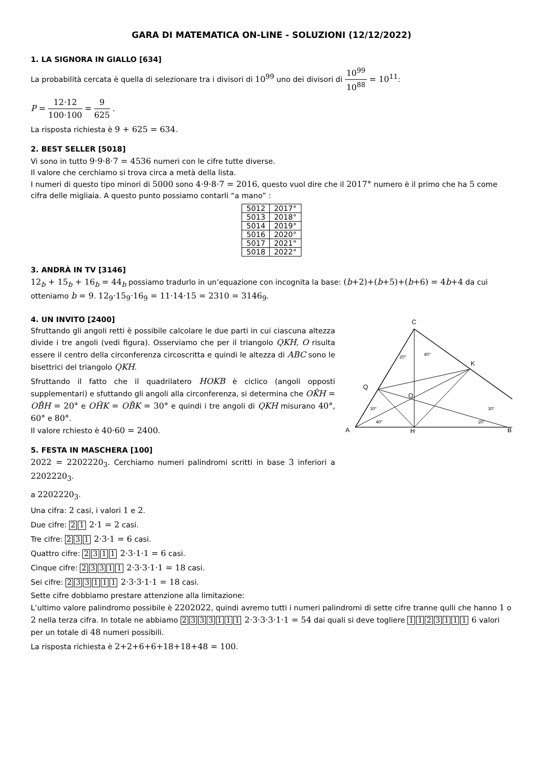GARA DI MATEMATICA ON-LINE - SOLUZIONI (12/12/2022)
1. LA SIGNORA IN GIALLO [634]
La probabilità cercata è quella di selezionare tra i divisori di 10<sup>99</sup> uno dei divisori di 10<sup>99</sup> 10<sup>88</sup> = 10<sup>11</sup>:
P = 12·12 100·100 = 9 625 .
La risposta richiesta è 9 + 625 = 634.
2. BEST SELLER [5018]
Vi sono in tutto 9·9·8·7 = 4536 numeri con le cifre tutte diverse.
Il valore che cerchiamo si trova circa a metà della lista.
I numeri di questo tipo minori di 5000 sono 4·9·8·7 = 2016, questo vuol dire che il 2017° numero è il primo che ha 5 come cifra delle migliaia. A questo punto possiamo contarli “a mano” :
| 5012 | 2017° |
| 5013 | 2018° |
| 5014 | 2019° |
| 5016 | 2020° |
| 5017 | 2021° |
| 5018 | 2022° |
3. ANDRÀ IN TV [3146]
12<sub>b</sub> + 15<sub>b</sub> + 16<sub>b</sub> = 44<sub>b</sub> possiamo tradurlo in un’equazione con incognita la base: (b+2)+(b+5)+(b+6) = 4b+4 da cui otteniamo b = 9. 12<sub>9</sub>·15<sub>9</sub>·16<sub>9</sub> = 11·14·15 = 2310 = 3146<sub>9</sub>.
4. UN INVITO [2400]
Sfruttando gli angoli retti è possibile calcolare le due parti in cui ciascuna altezza divide i tre angoli (vedi figura). Osserviamo che per il triangolo QKH, O risulta essere il centro della circonferenza circoscritta e quindi le altezza di ABC sono le bisettrici del triangolo QKH.
Sfruttando il fatto che il quadrilatero HOKB è ciclico (angoli opposti supplementari) e sfuttando gli angoli alla circonferenza, si determina che OK̂H = OB̂H = 20° e OĤK = OB̂K = 30° e quindi i tre angoli di QKH misurano 40°, 60° e 80°.
Il valore rchiesto è 40·60 = 2400.
5. FESTA IN MASCHERA [100]
2022 = 2202220<sub>3</sub>. Cerchiamo numeri palindromi scritti in base 3 inferiori a 2202220<sub>3</sub>.
C
A
H
Q
O
K
B
20°
40°
30°
40°
30°
20°
a 2202220<sub>3</sub>.
Una cifra: 2 casi, i valori 1 e 2.
Due cifre: 2 1 2·1 = 2 casi.
Tre cifre: 2 3 1 2·3·1 = 6 casi.
Quattro cifre: 2311 2·3·1·1 = 6 casi.
Cinque cifre: 23311 2·3·3·1·1 = 18 casi.
Sei cifre: 233111 2·3·3·1·1 = 18 casi.
Sette cifre dobbiamo prestare attenzione alla limitazione:
L’ultimo valore palindromo possibile è 2202022, quindi avremo tutti i numeri palindromi di sette cifre tranne qulli che hanno 1 o 2 nella terza cifra. In totale ne abbiamo 2333111 2·3·3·3·1·1 = 54 dai quali si deve togliere 1123111 6 valori per un totale di 48 numeri possibili.
La risposta richiesta è 2+2+6+6+18+18+48 = 100.